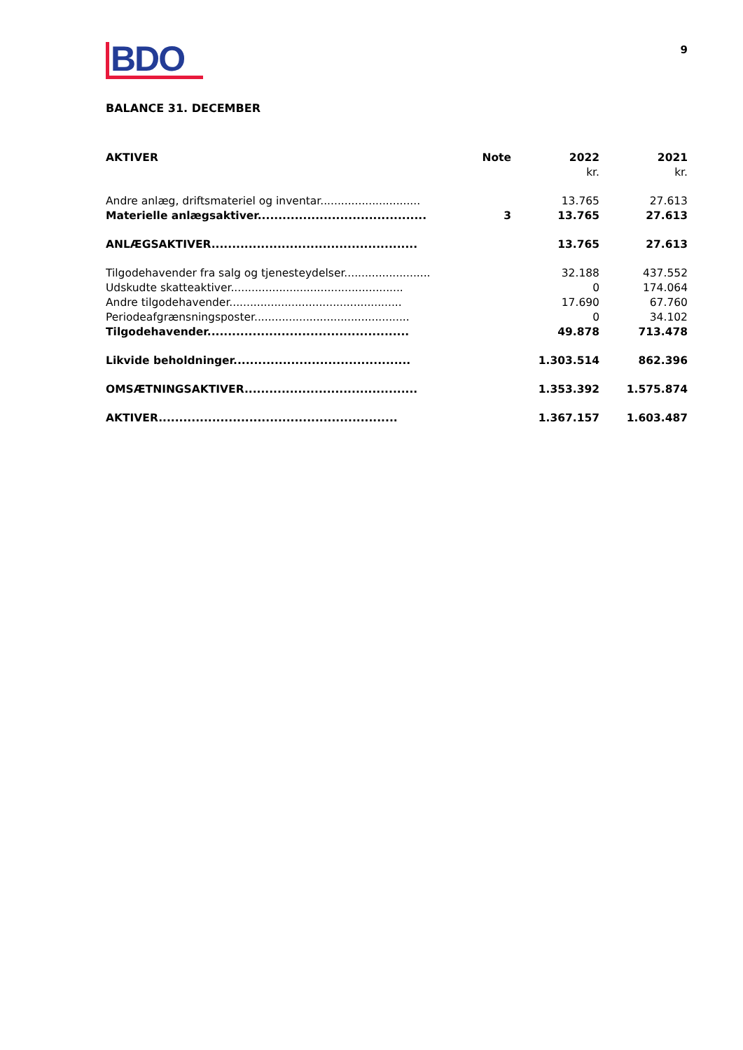9
BDO
BALANCE 31. DECEMBER
| AKTIVER | Note | 2022 | 2021 |
| --- | --- | --- | --- |
| | | kr. | kr. |
| Andre anlæg, driftsmateriel og inventar............................. | | 13.765 | 27.613 |
| Materielle anlægsaktiver......................................... | 3 | 13.765 | 27.613 |
| ANLÆGSAKTIVER.................................................. | | 13.765 | 27.613 |
| Tilgodehavender fra salg og tjenesteydelser......................... | | 32.188 | 437.552 |
| Udskudte skatteaktiver.................................................. | | 0 | 174.064 |
| Andre tilgodehavender.................................................. | | 17.690 | 67.760 |
| Periodeafgrænsningsposter............................................. | | 0 | 34.102 |
| Tilgodehavender................................................. | | 49.878 | 713.478 |
| Likvide beholdninger........................................... | | 1.303.514 | 862.396 |
| OMSÆTNINGSAKTIVER.......................................... | | 1.353.392 | 1.575.874 |
| AKTIVER.......................................................... | | 1.367.157 | 1.603.487 |